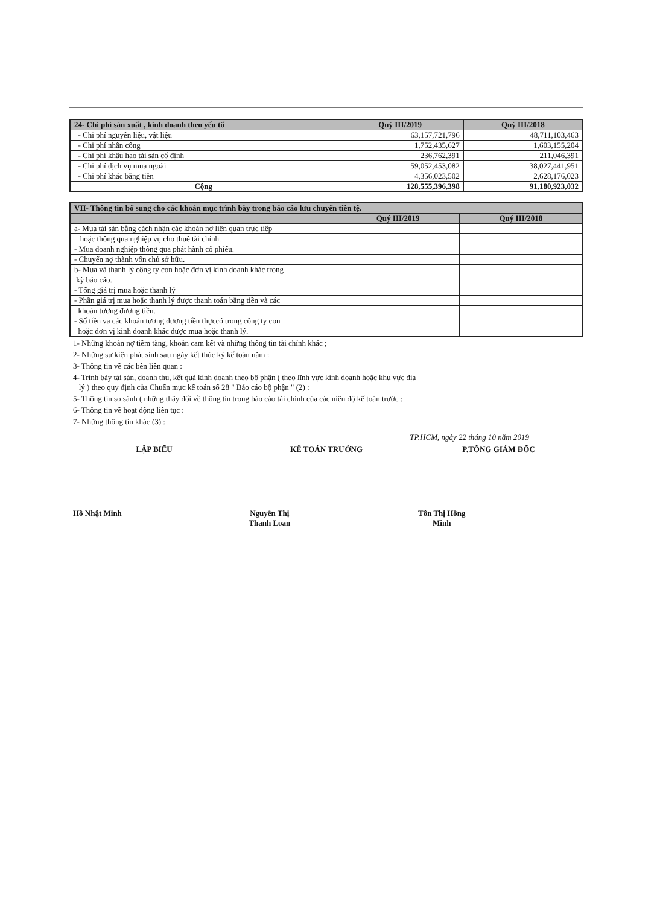| 24- Chi phí sản xuất , kinh doanh theo yếu tố | Quý III/2019 | Quý III/2018 |
| --- | --- | --- |
| - Chi phí nguyên liệu, vật liệu | 63,157,721,796 | 48,711,103,463 |
| - Chi phí nhân công | 1,752,435,627 | 1,603,155,204 |
| - Chi phí khấu hao tài sản cố định | 236,762,391 | 211,046,391 |
| - Chi phí dịch vụ mua ngoài | 59,052,453,082 | 38,027,441,951 |
| - Chi phí khác bằng tiền | 4,356,023,502 | 2,628,176,023 |
| Cộng | 128,555,396,398 | 91,180,923,032 |
| VII- Thông tin bổ sung cho các khoản mục trình bày trong báo cáo lưu chuyển tiền tệ. | | |
| --- | --- | --- |
| | Quý III/2019 | Quý III/2018 |
| a- Mua tài sản bằng cách nhận các khoản nợ liên quan trực tiếp | | |
| hoặc thông qua nghiệp vụ cho thuê tài chính. | | |
| - Mua doanh nghiệp thông qua phát hành cổ phiếu. | | |
| - Chuyển nợ thành vốn chủ sở hữu. | | |
| b- Mua và thanh lý công ty con hoặc đơn vị kinh doanh khác trong | | |
| kỳ báo cáo. | | |
| - Tổng giá trị mua hoặc thanh lý | | |
| - Phần giá trị mua hoặc thanh lý được thanh toán bằng tiền và các | | |
| khoản tương đương tiền. | | |
| - Số tiền va các khoản tương đương tiền thựccó trong công ty con | | |
| hoặc đơn vị kinh doanh khác được mua hoặc thanh lý. | | |
1- Những khoản nợ tiềm tàng, khoản cam kết và những thông tin tài chính khác ;
2- Những sự kiện phát sinh sau ngày kết thúc kỳ kế toán năm :
3- Thông tin về các bên liên quan :
4- Trình bày tài sản, doanh thu, kết quả kinh doanh theo bộ phận ( theo lĩnh vực kinh doanh hoặc khu vực địa
lý ) theo quy định của Chuẩn mực kế toán số 28 " Báo cáo bộ phận " (2) :
5- Thông tin so sánh ( những thây đổi về thông tin trong báo cáo tài chính của các niên độ kế toán trước :
6- Thông tin về hoạt động liên tục :
7- Những thông tin khác (3) :
TP.HCM, ngày 22 tháng 10 năm 2019
LẬP BIỂU
Hồ Nhật Minh
KẾ TOÁN TRƯỞNG
Nguyễn Thị Thanh Loan
P.TỔNG GIÁM ĐỐC
Tôn Thị Hồng Minh